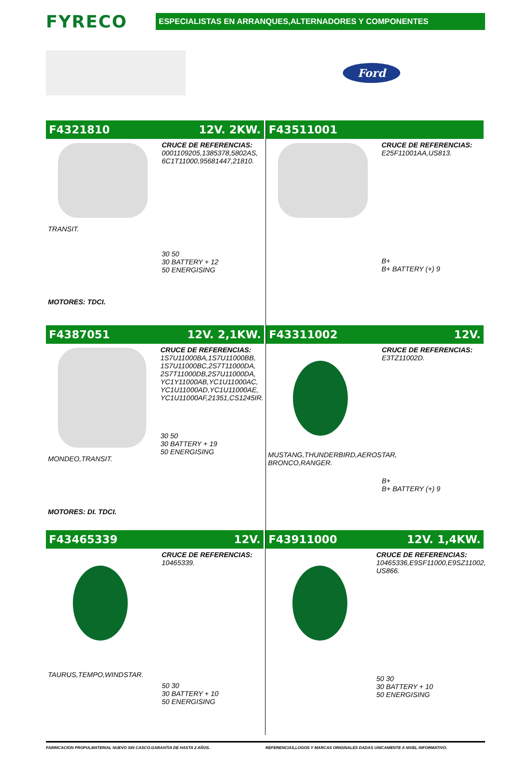FYRECO
ESPECIALISTAS EN ARRANQUES,ALTERNADORES Y COMPONENTES
Ford
F4321810 12V. 2KW.
TRANSIT.
MOTORES: TDCI.
CRUCE DE REFERENCIAS:
0001109205,1385378,5802AS,
6C1T11000,95681447,21810.
30 50
30 BATTERY + 12
50 ENERGISING
F43511001
CRUCE DE REFERENCIAS:
E25F11001AA,US813.
B+
B+ BATTERY (+) 9
F4387051 12V. 2,1KW.
MONDEO,TRANSIT.
MOTORES: DI. TDCI.
CRUCE DE REFERENCIAS:
1S7U11000BA,1S7U11000BB,
1S7U11000BC,2S7T11000DA,
2S7T11000DB,2S7U11000DA,
YC1Y11000AB,YC1U11000AC,
YC1U11000AD,YC1U11000AE,
YC1U11000AF,21351,CS1245IR.
30 50
30 BATTERY + 19
50 ENERGISING
F43311002 12V.
MUSTANG,THUNDERBIRD,AEROSTAR,
BRONCO,RANGER.
CRUCE DE REFERENCIAS:
E3TZ11002D.
B+
B+ BATTERY (+) 9
F43465339 12V.
TAURUS,TEMPO,WINDSTAR.
CRUCE DE REFERENCIAS:
10465339.
50 30
30 BATTERY + 10
50 ENERGISING
F43911000 12V. 1,4KW.
CRUCE DE REFERENCIAS:
10465336,E9SF11000,E9SZ11002,
US866.
50 30
30 BATTERY + 10
50 ENERGISING
FABRICACION PROPIA,MATERIAL NUEVO SIN CASCO.GARANTIA DE HASTA 2 AÑOS.
REFERENCIAS,LOGOS Y MARCAS ORIGINALES DADAS UNICAMENTE A NIVEL INFORMATIVO.